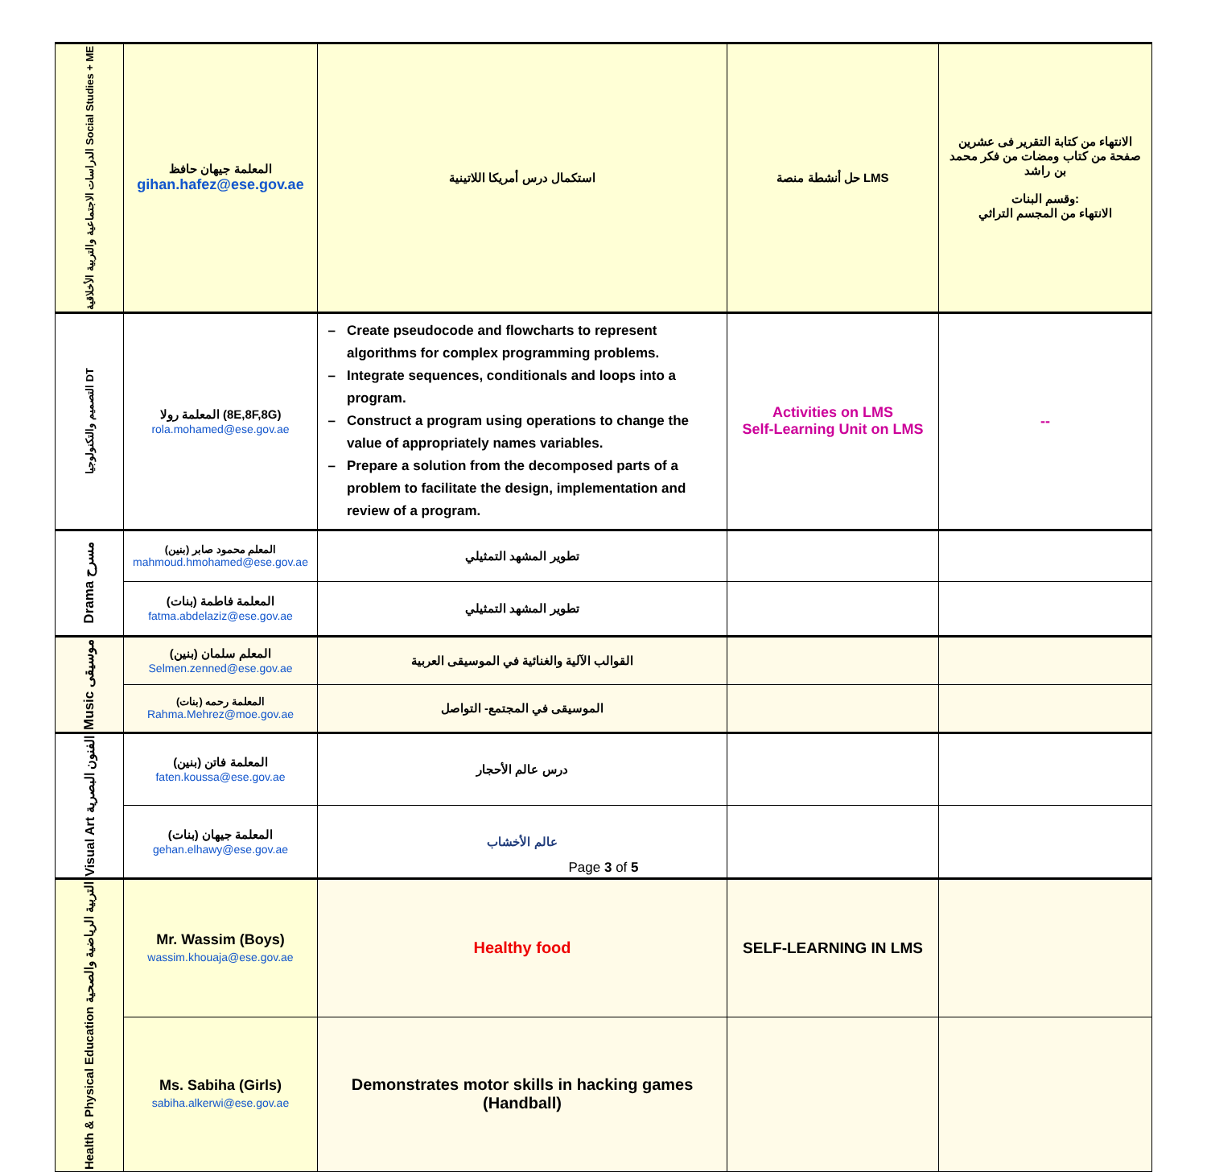| الدراسات الاجتماعية والتربية الأخلاقية Social Studies + ME | المعلمة جيهان حافظ gihan.hafez@ese.gov.ae | استكمال درس أمريكا اللاتينية | حل أنشطة منصة LMS | الانتهاء من كتابة التقرير فى عشرين صفحة من كتاب ومضات من فكر محمد بن راشد وقسم البنات: الانتهاء من المجسم التراثي |
| التصميم والتكنولوجيا DT | المعلمة رولا (8E,8F,8G) rola.mohamed@ese.gov.ae | Create pseudocode and flowcharts to represent algorithms for complex programming problems. Integrate sequences, conditionals and loops into a program. Construct a program using operations to change the value of appropriately names variables. Prepare a solution from the decomposed parts of a problem to facilitate the design, implementation and review of a program. | Activities on LMS Self-Learning Unit on LMS | -- |
| Drama مسرح | المعلم محمود صابر (بنين) mahmoud.hmohamed@ese.gov.ae | تطوير المشهد التمثيلي | | |
| | المعلمة فاطمة (بنات) fatma.abdelaziz@ese.gov.ae | تطوير المشهد التمثيلي | | |
| Music موسيقى | المعلم سلمان (بنين) Selmen.zenned@ese.gov.ae | القوالب الآلية والغنائية في الموسيقى العربية | | |
| | المعلمة رحمه (بنات) Rahma.Mehrez@moe.gov.ae | الموسيقى في المجتمع- التواصل | | |
| Visual Art الفنون البصرية | المعلمة فاتن (بنين) faten.koussa@ese.gov.ae | درس عالم الأحجار | | |
| | المعلمة جيهان (بنات) gehan.elhawy@ese.gov.ae | عالم الأخشاب | | |
| Health & Physical Education التربية الرياضية والصحية | Mr. Wassim (Boys) wassim.khouaja@ese.gov.ae | Healthy food | SELF-LEARNING IN LMS | |
| | Ms. Sabiha (Girls) sabiha.alkerwi@ese.gov.ae | Demonstrates motor skills in hacking games (Handball) | | |
Page 3 of 5